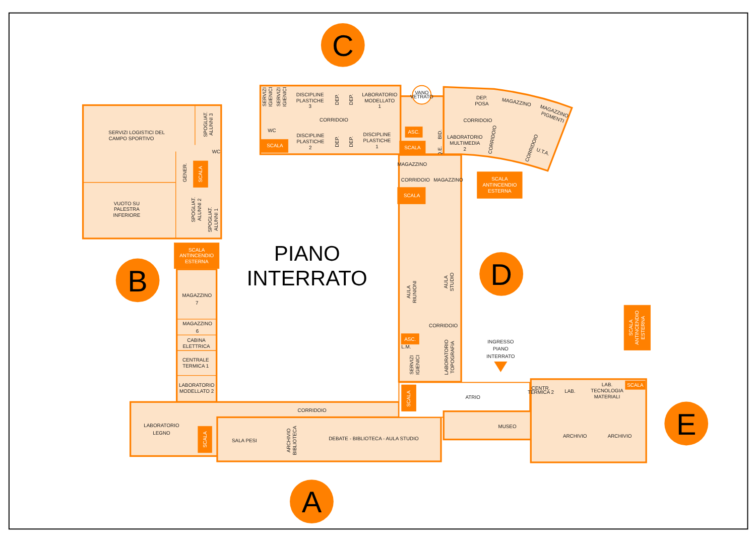SERVIZI LOGISTICI DEL
CAMPO SPORTIVO
SPOGLIAT.
ALUNNI 3
WC
GENER.
SCALA
VUOTO SU
PALESTRA
INFERIORE
SPOGLIAT.
ALUNNI 2
SPOGLIAT.
ALUNNI 1
SCALA
ANTINCENDIO
ESTERNA
MAGAZZINO
7
MAGAZZINO
6
CABINA
ELETTRICA
CENTRALE
TERMICA 1
LABORATORIO
MODELLATO 2
B
CORRIDOIO
LABORATORIO
LEGNO
SCALA
SALA PESI
ARCHIVIO
BIBLIOTECA
DEBATE - BIBLIOTECA - AULA STUDIO
A
VANO
VETRATO
SERVIZI
IGIENICI
SERVIZI
IGIENICI
DISCIPLINE
PLASTICHE
3
DEP.
DEP.
LABORATORIO
MODELLATO
1
DEP.
POSA
MAGAZZINO
MAGAZZINO
PIGMENTI
CORRIDOIO
CORRIDOIO
WC
SCALA
DISCIPLINE
PLASTICHE
2
DEP.
DEP.
DISCIPLINE
PLASTICHE
1
ASC.
SCALA
BID.
Q.E.
LABORATORIO
MULTIMEDIA
2
CORRIDOIO
CORRIDOIO
U.T.A.
C
MAGAZZINO
CORRIDOIO
MAGAZZINO
SCALA
AULA
RIUNIONI
AULA
STUDIO
CORRIDOIO
ASC.
L.M.
SERVIZI
IGIENICI
LABORATORIO
TOPOGRAFIA
SCALA
ANTINCENDIO
ESTERNA
D
PIANO
INTERRATO
SCALA
ATRIO
INGRESSO
PIANO
INTERRATO
MUSEO
CENTR.
TERMICA 2
LAB.
LAB.
TECNOLOGIA
MATERIALI
SCALA
ARCHIVIO
ARCHIVIO
SCALA
ANTINCENDIO
ESTERNA
E